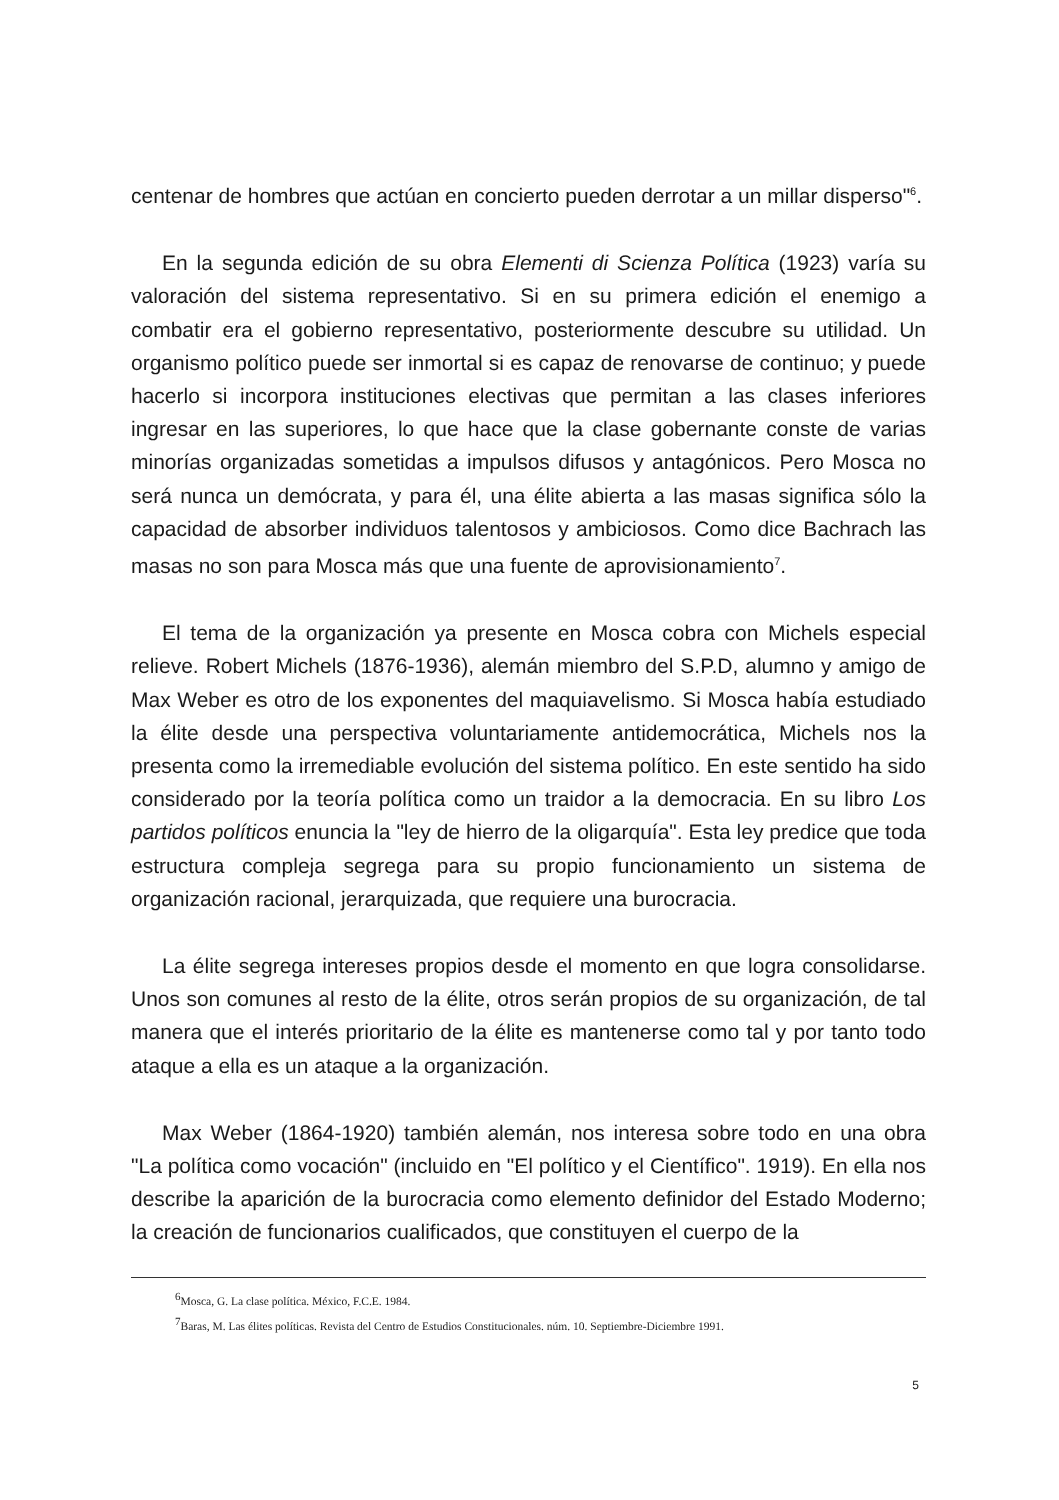centenar de hombres que actúan en concierto pueden derrotar a un millar disperso"<sup>6</sup>.
En la segunda edición de su obra Elementi di Scienza Política (1923) varía su valoración del sistema representativo. Si en su primera edición el enemigo a combatir era el gobierno representativo, posteriormente descubre su utilidad. Un organismo político puede ser inmortal si es capaz de renovarse de continuo; y puede hacerlo si incorpora instituciones electivas que permitan a las clases inferiores ingresar en las superiores, lo que hace que la clase gobernante conste de varias minorías organizadas sometidas a impulsos difusos y antagónicos. Pero Mosca no será nunca un demócrata, y para él, una élite abierta a las masas significa sólo la capacidad de absorber individuos talentosos y ambiciosos. Como dice Bachrach las masas no son para Mosca más que una fuente de aprovisionamiento<sup>7</sup>.
El tema de la organización ya presente en Mosca cobra con Michels especial relieve. Robert Michels (1876-1936), alemán miembro del S.P.D, alumno y amigo de Max Weber es otro de los exponentes del maquiavelismo. Si Mosca había estudiado la élite desde una perspectiva voluntariamente antidemocrática, Michels nos la presenta como la irremediable evolución del sistema político. En este sentido ha sido considerado por la teoría política como un traidor a la democracia. En su libro Los partidos políticos enuncia la "ley de hierro de la oligarquía". Esta ley predice que toda estructura compleja segrega para su propio funcionamiento un sistema de organización racional, jerarquizada, que requiere una burocracia.
La élite segrega intereses propios desde el momento en que logra consolidarse. Unos son comunes al resto de la élite, otros serán propios de su organización, de tal manera que el interés prioritario de la élite es mantenerse como tal y por tanto todo ataque a ella es un ataque a la organización.
Max Weber (1864-1920) también alemán, nos interesa sobre todo en una obra "La política como vocación" (incluido en "El político y el Científico". 1919). En ella nos describe la aparición de la burocracia como elemento definidor del Estado Moderno; la creación de funcionarios cualificados, que constituyen el cuerpo de la
<sup>6</sup> Mosca, G. La clase política. México, F.C.E. 1984.
<sup>7</sup> Baras, M. Las élites políticas. Revista del Centro de Estudios Constitucionales. núm. 10. Septiembre-Diciembre 1991.
5